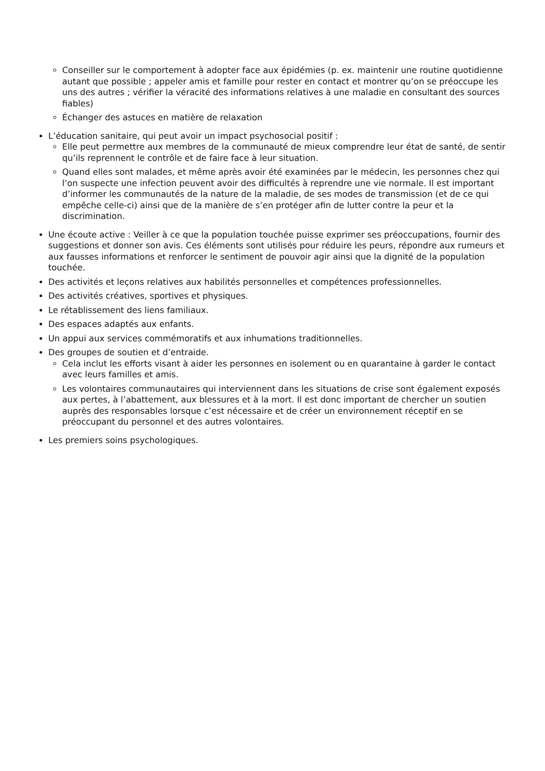Conseiller sur le comportement à adopter face aux épidémies (p. ex. maintenir une routine quotidienne autant que possible ; appeler amis et famille pour rester en contact et montrer qu’on se préoccupe les uns des autres ; vérifier la véracité des informations relatives à une maladie en consultant des sources fiables)
Échanger des astuces en matière de relaxation
L’éducation sanitaire, qui peut avoir un impact psychosocial positif :
Elle peut permettre aux membres de la communauté de mieux comprendre leur état de santé, de sentir qu’ils reprennent le contrôle et de faire face à leur situation.
Quand elles sont malades, et même après avoir été examinées par le médecin, les personnes chez qui l’on suspecte une infection peuvent avoir des difficultés à reprendre une vie normale. Il est important d’informer les communautés de la nature de la maladie, de ses modes de transmission (et de ce qui empêche celle-ci) ainsi que de la manière de s’en protéger afin de lutter contre la peur et la discrimination.
Une écoute active : Veiller à ce que la population touchée puisse exprimer ses préoccupations, fournir des suggestions et donner son avis. Ces éléments sont utilisés pour réduire les peurs, répondre aux rumeurs et aux fausses informations et renforcer le sentiment de pouvoir agir ainsi que la dignité de la population touchée.
Des activités et leçons relatives aux habilités personnelles et compétences professionnelles.
Des activités créatives, sportives et physiques.
Le rétablissement des liens familiaux.
Des espaces adaptés aux enfants.
Un appui aux services commémoratifs et aux inhumations traditionnelles.
Des groupes de soutien et d’entraide.
Cela inclut les efforts visant à aider les personnes en isolement ou en quarantaine à garder le contact avec leurs familles et amis.
Les volontaires communautaires qui interviennent dans les situations de crise sont également exposés aux pertes, à l’abattement, aux blessures et à la mort. Il est donc important de chercher un soutien auprès des responsables lorsque c’est nécessaire et de créer un environnement réceptif en se préoccupant du personnel et des autres volontaires.
Les premiers soins psychologiques.